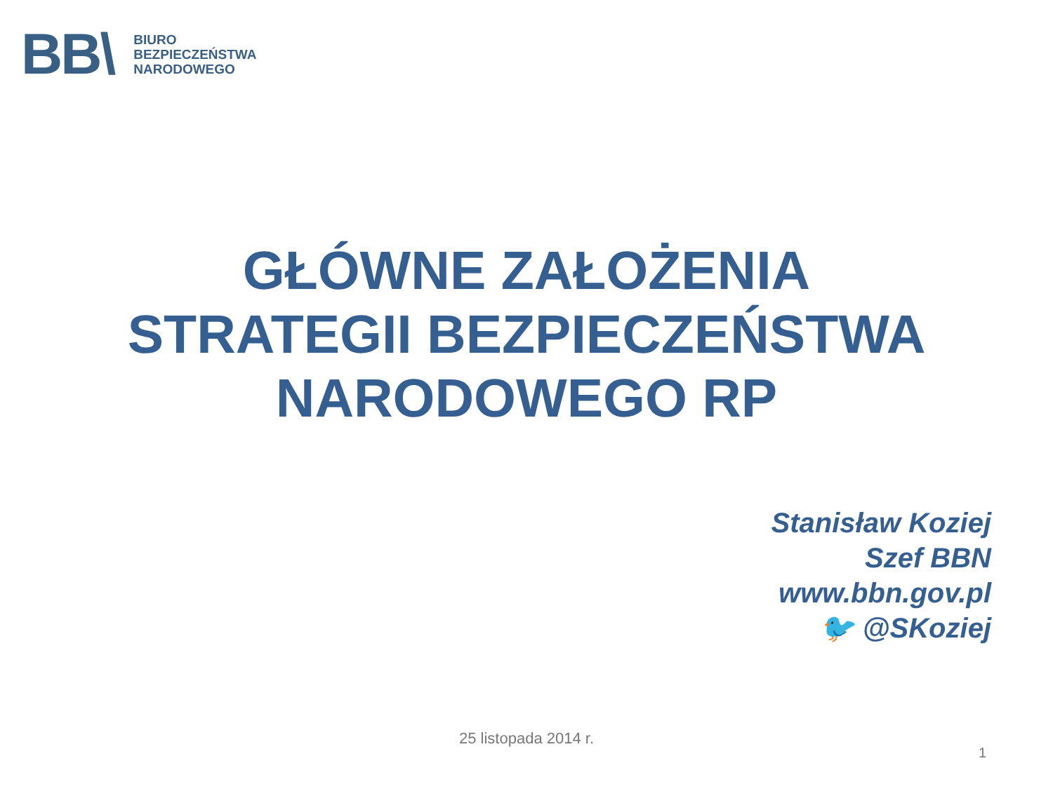BB\
BIURO
BEZPIECZEŃSTWA
NARODOWEGO
GŁÓWNE ZAŁOŻENIA
STRATEGII BEZPIECZEŃSTWA
NARODOWEGO RP
Stanisław Koziej
Szef BBN
www.bbn.gov.pl
🐦 @SKoziej
25 listopada 2014 r.
1